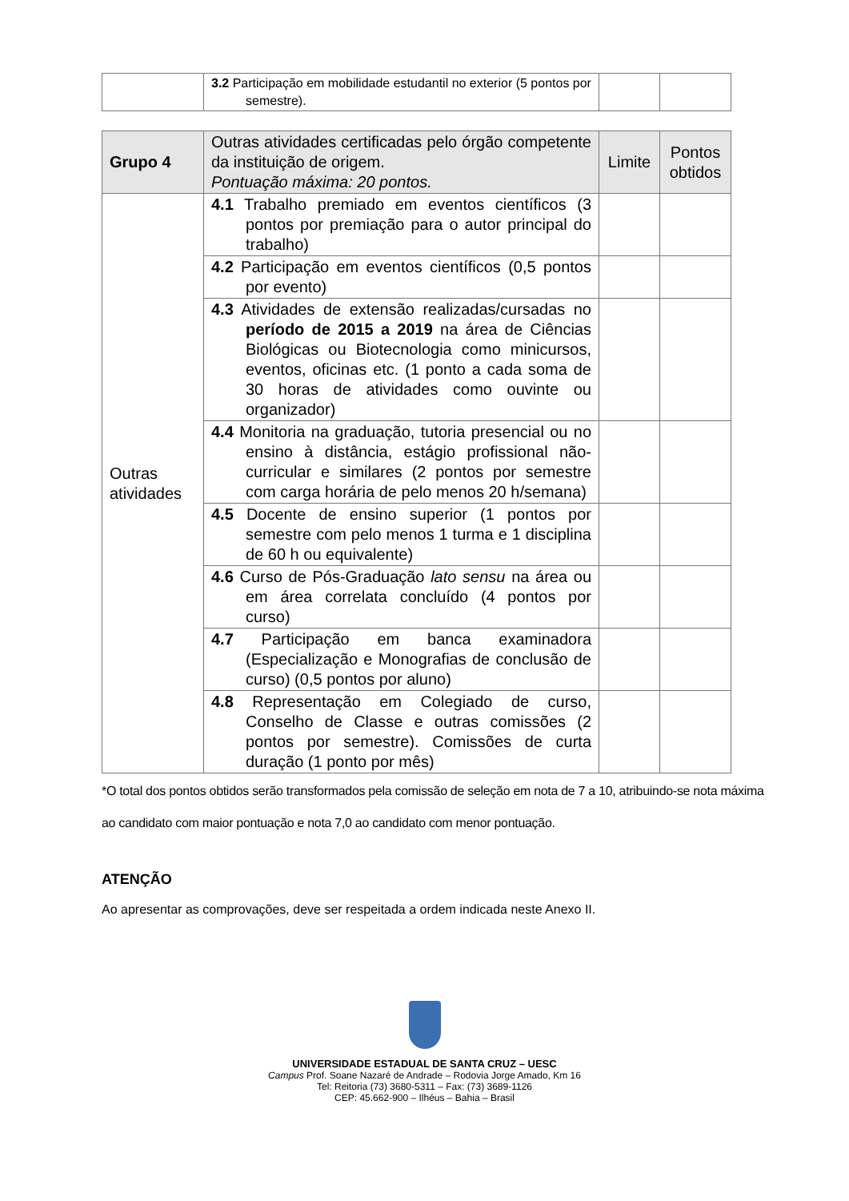| | 3.2 Participação em mobilidade estudantil no exterior (5 pontos por semestre). | | |
| Grupo 4 | Outras atividades certificadas pelo órgão competente da instituição de origem. Pontuação máxima: 20 pontos. | Limite | Pontos obtidos |
| --- | --- | --- | --- |
| Outras atividades | 4.1 Trabalho premiado em eventos científicos (3 pontos por premiação para o autor principal do trabalho) | | |
| | 4.2 Participação em eventos científicos (0,5 pontos por evento) | | |
| | 4.3 Atividades de extensão realizadas/cursadas no período de 2015 a 2019 na área de Ciências Biológicas ou Biotecnologia como minicursos, eventos, oficinas etc. (1 ponto a cada soma de 30 horas de atividades como ouvinte ou organizador) | | |
| | 4.4 Monitoria na graduação, tutoria presencial ou no ensino à distância, estágio profissional não-curricular e similares (2 pontos por semestre com carga horária de pelo menos 20 h/semana) | | |
| | 4.5 Docente de ensino superior (1 pontos por semestre com pelo menos 1 turma e 1 disciplina de 60 h ou equivalente) | | |
| | 4.6 Curso de Pós-Graduação lato sensu na área ou em área correlata concluído (4 pontos por curso) | | |
| | 4.7 Participação em banca examinadora (Especialização e Monografias de conclusão de curso) (0,5 pontos por aluno) | | |
| | 4.8 Representação em Colegiado de curso, Conselho de Classe e outras comissões (2 pontos por semestre). Comissões de curta duração (1 ponto por mês) | | |
*O total dos pontos obtidos serão transformados pela comissão de seleção em nota de 7 a 10, atribuindo-se nota máxima ao candidato com maior pontuação e nota 7,0 ao candidato com menor pontuação.
ATENÇÃO
Ao apresentar as comprovações, deve ser respeitada a ordem indicada neste Anexo II.
UNIVERSIDADE ESTADUAL DE SANTA CRUZ – UESC
Campus Prof. Soane Nazaré de Andrade – Rodovia Jorge Amado, Km 16
Tel: Reitoria (73) 3680-5311 – Fax: (73) 3689-1126
CEP: 45.662-900 – Ilhéus – Bahia – Brasil